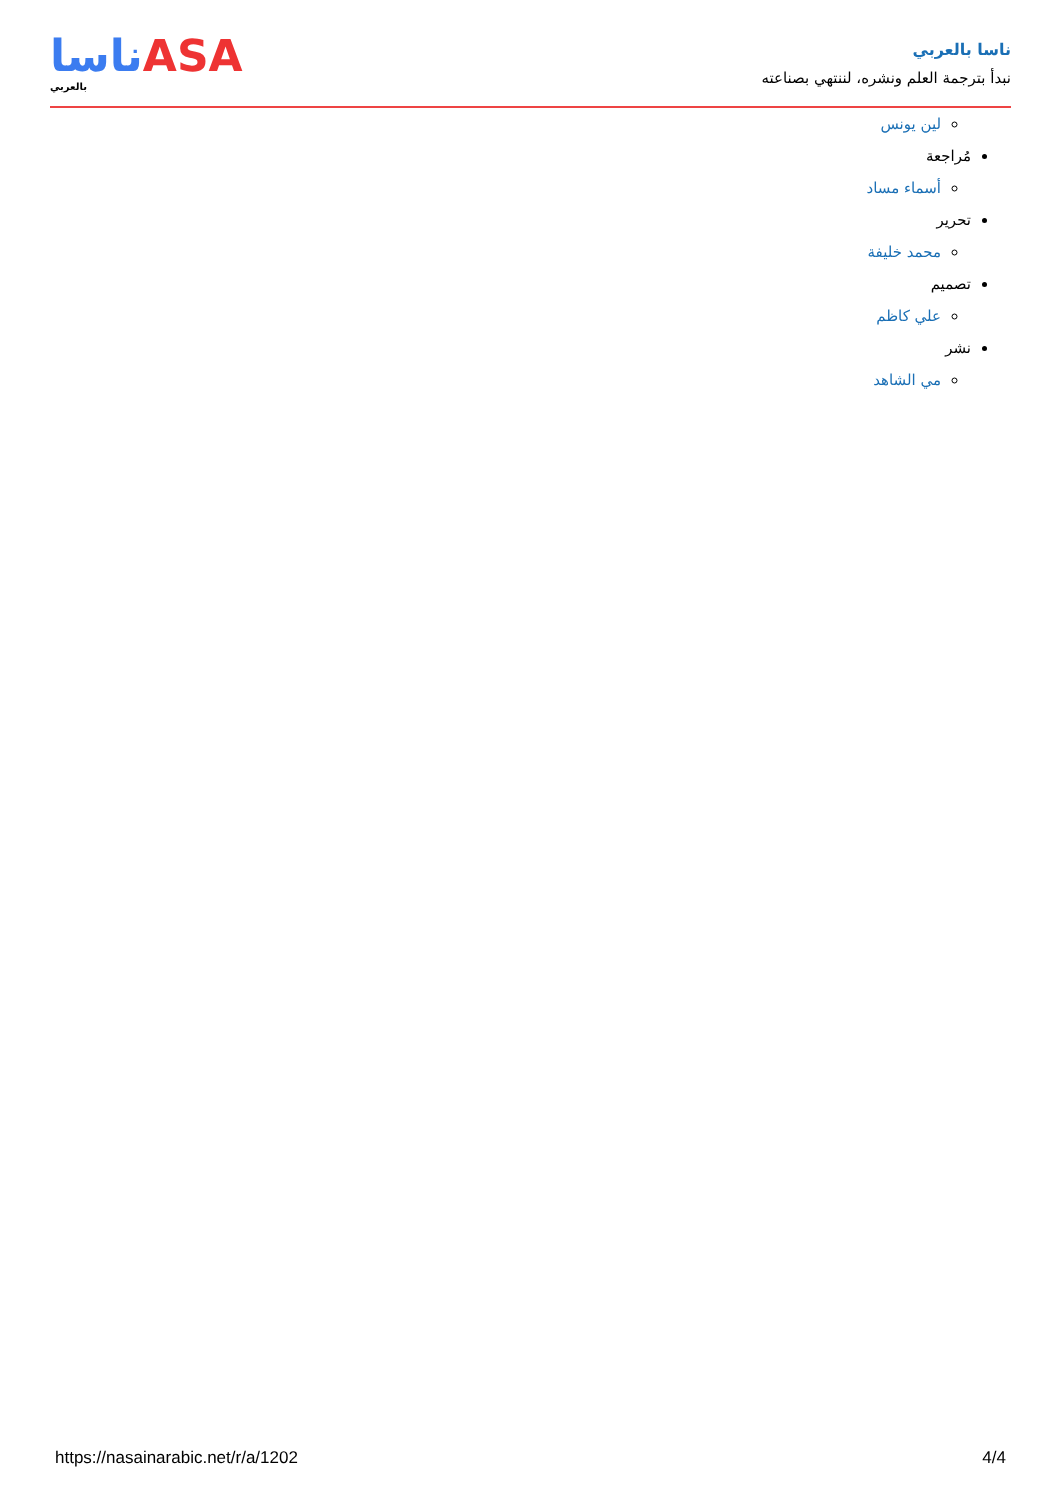ناسا بالعربي
نبدأ بترجمة العلم ونشره، لننتهي بصناعته
ناساASA
بالعربي
لين يونس
مُراجعة
أسماء مساد
تحرير
محمد خليفة
تصميم
علي كاظم
نشر
مي الشاهد
https://nasainarabic.net/r/a/1202 4/4